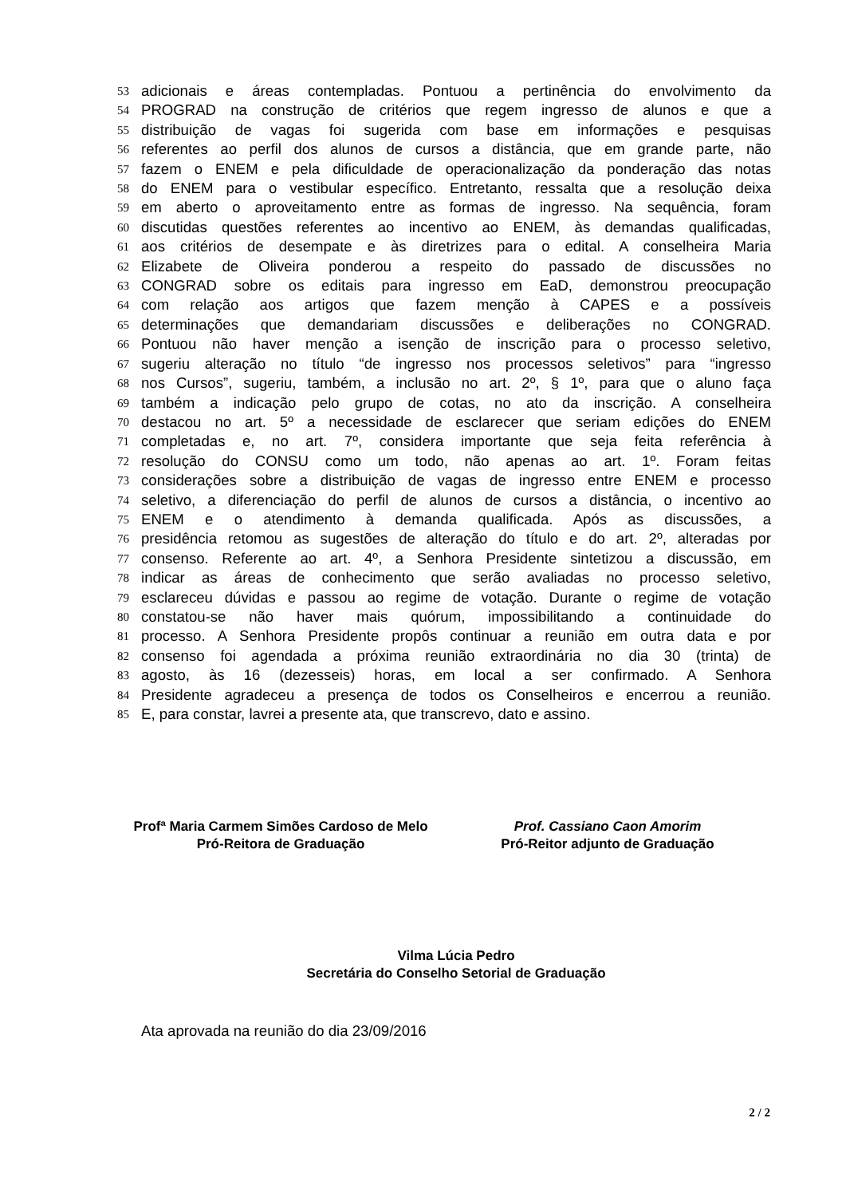53 adicionais e áreas contempladas. Pontuou a pertinência do envolvimento da
54 PROGRAD na construção de critérios que regem ingresso de alunos e que a
55 distribuição de vagas foi sugerida com base em informações e pesquisas
56 referentes ao perfil dos alunos de cursos a distância, que em grande parte, não
57 fazem o ENEM e pela dificuldade de operacionalização da ponderação das notas
58 do ENEM para o vestibular específico. Entretanto, ressalta que a resolução deixa
59 em aberto o aproveitamento entre as formas de ingresso. Na sequência, foram
60 discutidas questões referentes ao incentivo ao ENEM, às demandas qualificadas,
61 aos critérios de desempate e às diretrizes para o edital. A conselheira Maria
62 Elizabete de Oliveira ponderou a respeito do passado de discussões no
63 CONGRAD sobre os editais para ingresso em EaD, demonstrou preocupação
64 com relação aos artigos que fazem menção à CAPES e a possíveis
65 determinações que demandariam discussões e deliberações no CONGRAD.
66 Pontuou não haver menção a isenção de inscrição para o processo seletivo,
67 sugeriu alteração no título “de ingresso nos processos seletivos” para “ingresso
68 nos Cursos”, sugeriu, também, a inclusão no art. 2º, § 1º, para que o aluno faça
69 também a indicação pelo grupo de cotas, no ato da inscrição. A conselheira
70 destacou no art. 5º a necessidade de esclarecer que seriam edições do ENEM
71 completadas e, no art. 7º, considera importante que seja feita referência à
72 resolução do CONSU como um todo, não apenas ao art. 1º. Foram feitas
73 considerações sobre a distribuição de vagas de ingresso entre ENEM e processo
74 seletivo, a diferenciação do perfil de alunos de cursos a distância, o incentivo ao
75 ENEM e o atendimento à demanda qualificada. Após as discussões, a
76 presidência retomou as sugestões de alteração do título e do art. 2º, alteradas por
77 consenso. Referente ao art. 4º, a Senhora Presidente sintetizou a discussão, em
78 indicar as áreas de conhecimento que serão avaliadas no processo seletivo,
79 esclareceu dúvidas e passou ao regime de votação. Durante o regime de votação
80 constatou-se não haver mais quórum, impossibilitando a continuidade do
81 processo. A Senhora Presidente propôs continuar a reunião em outra data e por
82 consenso foi agendada a próxima reunião extraordinária no dia 30 (trinta) de
83 agosto, às 16 (dezesseis) horas, em local a ser confirmado. A Senhora
84 Presidente agradeceu a presença de todos os Conselheiros e encerrou a reunião.
85 E, para constar, lavrei a presente ata, que transcrevo, dato e assino.
Profª Maria Carmem Simões Cardoso de Melo
Pró-Reitora de Graduação
Prof. Cassiano Caon Amorim
Pró-Reitor adjunto de Graduação
Vilma Lúcia Pedro
Secretária do Conselho Setorial de Graduação
Ata aprovada na reunião do dia 23/09/2016
2 / 2